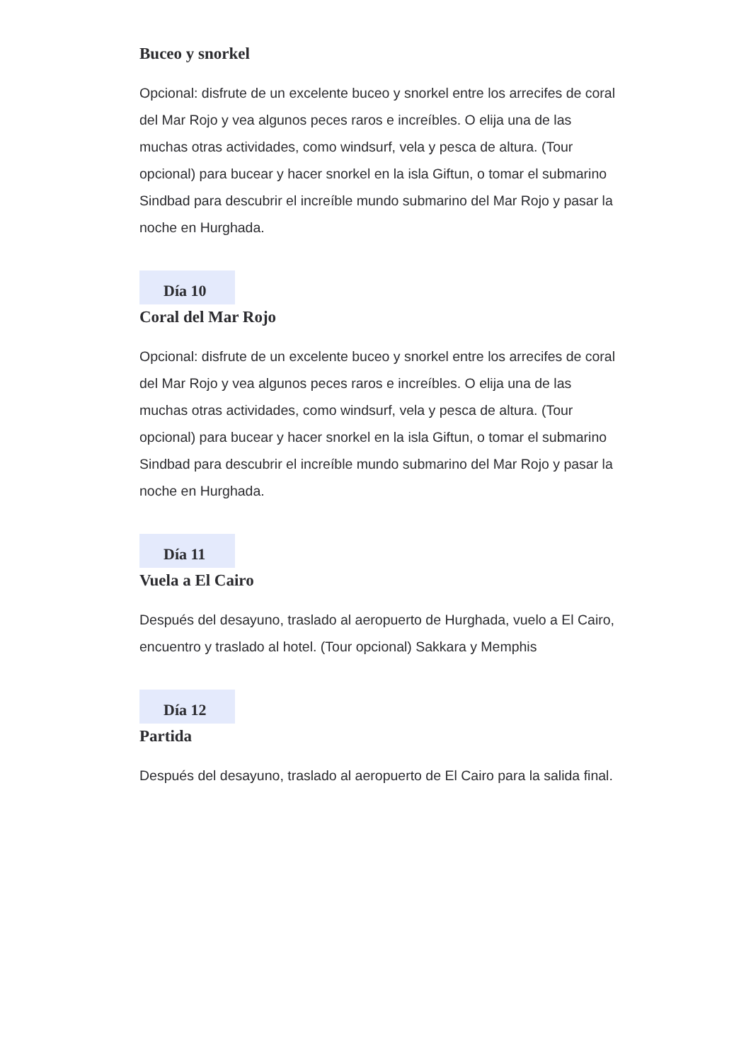Buceo y snorkel
Opcional: disfrute de un excelente buceo y snorkel entre los arrecifes de coral del Mar Rojo y vea algunos peces raros e increíbles. O elija una de las muchas otras actividades, como windsurf, vela y pesca de altura. (Tour opcional) para bucear y hacer snorkel en la isla Giftun, o tomar el submarino Sindbad para descubrir el increíble mundo submarino del Mar Rojo y pasar la noche en Hurghada.
Día 10
Coral del Mar Rojo
Opcional: disfrute de un excelente buceo y snorkel entre los arrecifes de coral del Mar Rojo y vea algunos peces raros e increíbles. O elija una de las muchas otras actividades, como windsurf, vela y pesca de altura. (Tour opcional) para bucear y hacer snorkel en la isla Giftun, o tomar el submarino Sindbad para descubrir el increíble mundo submarino del Mar Rojo y pasar la noche en Hurghada.
Día 11
Vuela a El Cairo
Después del desayuno, traslado al aeropuerto de Hurghada, vuelo a El Cairo, encuentro y traslado al hotel. (Tour opcional) Sakkara y Memphis
Día 12
Partida
Después del desayuno, traslado al aeropuerto de El Cairo para la salida final.